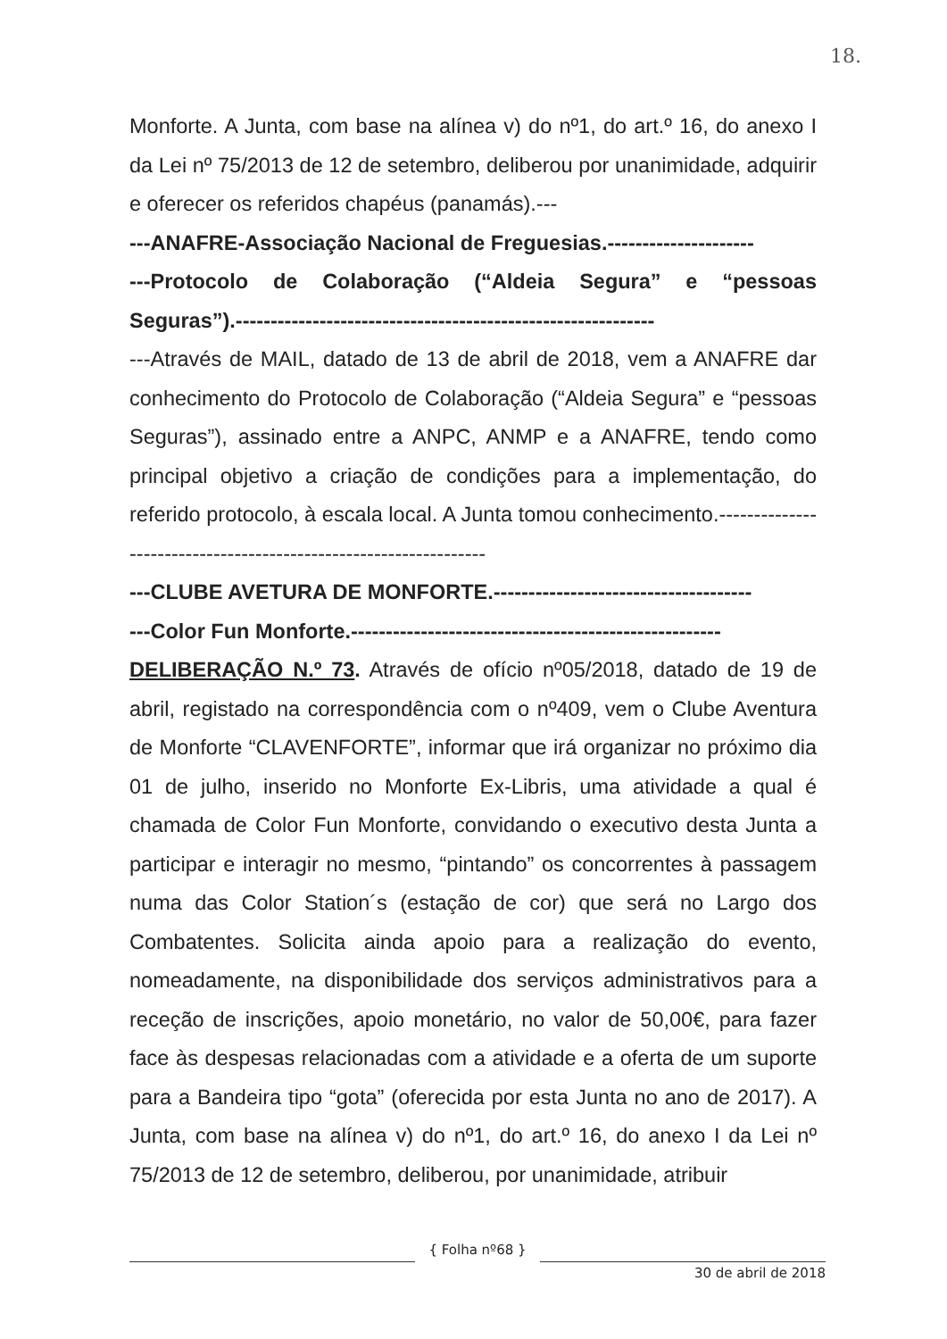18.
Monforte. A Junta, com base na alínea v) do nº1, do art.º 16, do anexo I da Lei nº 75/2013 de 12 de setembro, deliberou por unanimidade, adquirir e oferecer os referidos chapéus (panamás).---
---ANAFRE-Associação Nacional de Freguesias.---------------------
---Protocolo de Colaboração (“Aldeia Segura” e “pessoas Seguras”).------------------------------------------------------------
---Através de MAIL, datado de 13 de abril de 2018, vem a ANAFRE dar conhecimento do Protocolo de Colaboração (“Aldeia Segura” e “pessoas Seguras”), assinado entre a ANPC, ANMP e a ANAFRE, tendo como principal objetivo a criação de condições para a implementação, do referido protocolo, à escala local. A Junta tomou conhecimento.-----------------------------------------------------------------
---CLUBE AVETURA DE MONFORTE.-------------------------------------
---Color Fun Monforte.-----------------------------------------------------
DELIBERAÇÃO N.º 73. Através de ofício nº05/2018, datado de 19 de abril, registado na correspondência com o nº409, vem o Clube Aventura de Monforte “CLAVENFORTE”, informar que irá organizar no próximo dia 01 de julho, inserido no Monforte Ex-Libris, uma atividade a qual é chamada de Color Fun Monforte, convidando o executivo desta Junta a participar e interagir no mesmo, “pintando” os concorrentes à passagem numa das Color Station´s (estação de cor) que será no Largo dos Combatentes. Solicita ainda apoio para a realização do evento, nomeadamente, na disponibilidade dos serviços administrativos para a receção de inscrições, apoio monetário, no valor de 50,00€, para fazer face às despesas relacionadas com a atividade e a oferta de um suporte para a Bandeira tipo “gota” (oferecida por esta Junta no ano de 2017). A Junta, com base na alínea v) do nº1, do art.º 16, do anexo I da Lei nº 75/2013 de 12 de setembro, deliberou, por unanimidade, atribuir
{ Folha nº68 }
30 de abril de 2018